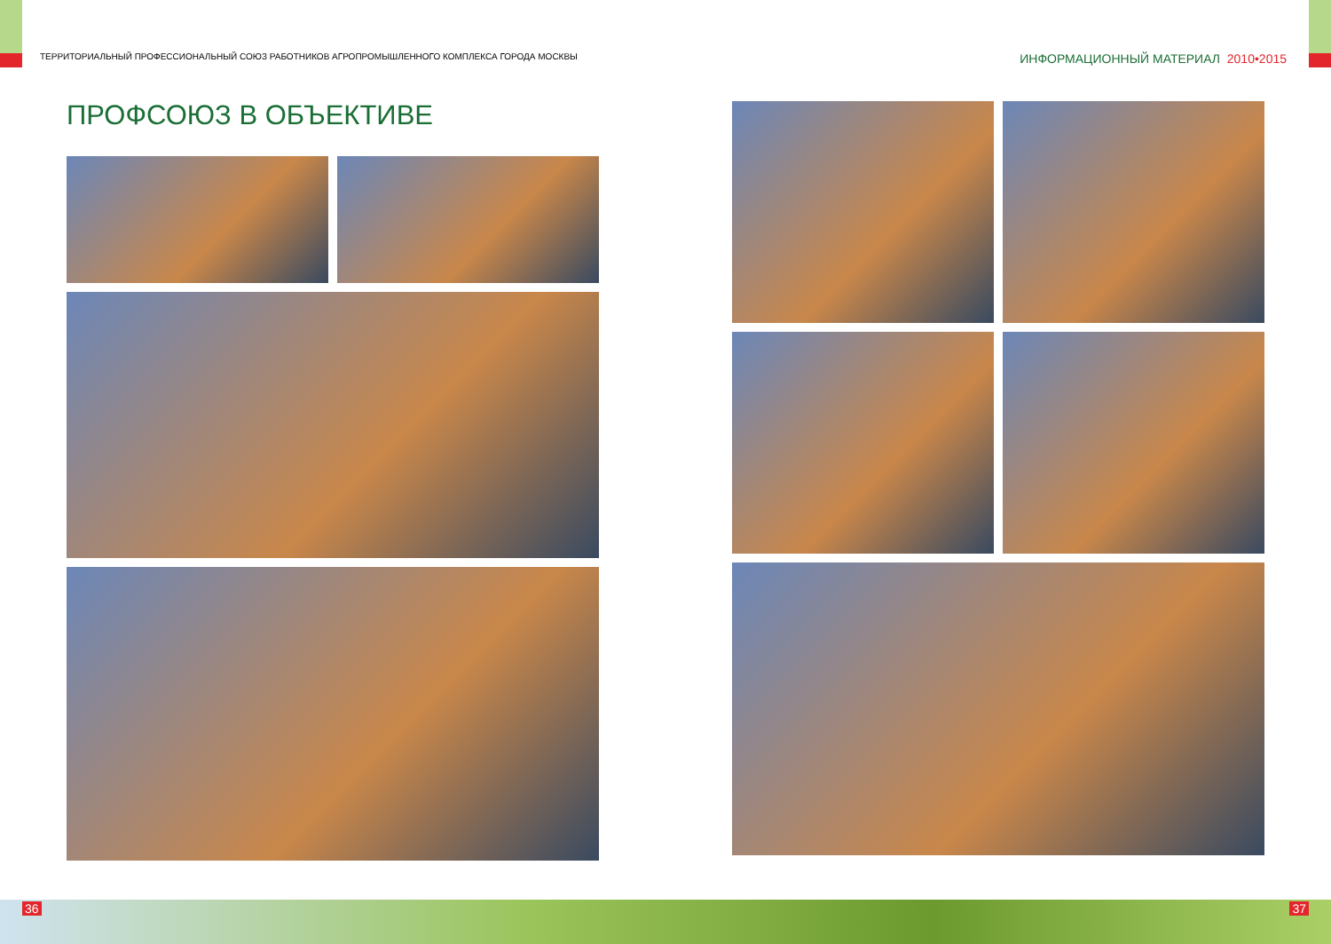ТЕРРИТОРИАЛЬНЫЙ ПРОФЕССИОНАЛЬНЫЙ СОЮЗ РАБОТНИКОВ АГРОПРОМЫШЛЕННОГО КОМПЛЕКСА ГОРОДА МОСКВЫ ИНФОРМАЦИОННЫЙ МАТЕРИАЛ 2010•2015
ПРОФСОЮЗ В ОБЪЕКТИВЕ
36 37